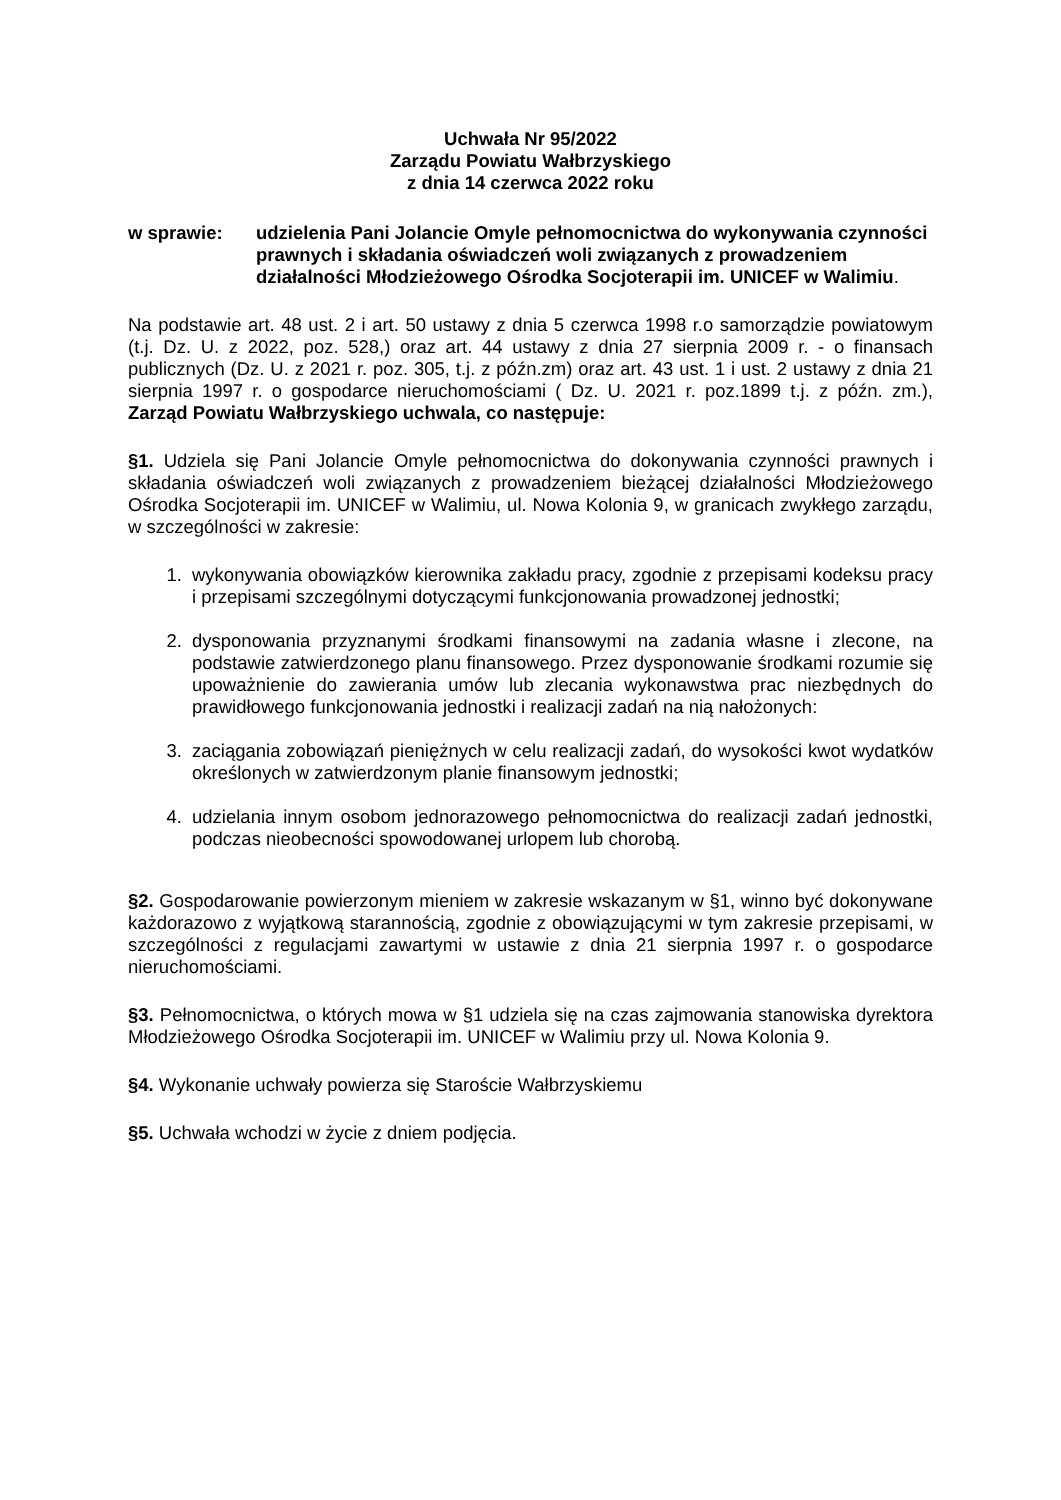Uchwała Nr 95/2022
Zarządu Powiatu Wałbrzyskiego
z dnia 14 czerwca 2022 roku
w sprawie: udzielenia Pani Jolancie Omyle pełnomocnictwa do wykonywania czynności prawnych i składania oświadczeń woli związanych z prowadzeniem działalności Młodzieżowego Ośrodka Socjoterapii im. UNICEF w Walimiu.
Na podstawie art. 48 ust. 2 i art. 50 ustawy z dnia 5 czerwca 1998 r.o samorządzie powiatowym (t.j. Dz. U. z 2022, poz. 528,) oraz art. 44 ustawy z dnia 27 sierpnia 2009 r. - o finansach publicznych (Dz. U. z 2021 r. poz. 305, t.j. z późn.zm) oraz art. 43 ust. 1 i ust. 2 ustawy z dnia 21 sierpnia 1997 r. o gospodarce nieruchomościami ( Dz. U. 2021 r. poz.1899 t.j. z późn. zm.), Zarząd Powiatu Wałbrzyskiego uchwala, co następuje:
§1. Udziela się Pani Jolancie Omyle pełnomocnictwa do dokonywania czynności prawnych i składania oświadczeń woli związanych z prowadzeniem bieżącej działalności Młodzieżowego Ośrodka Socjoterapii im. UNICEF w Walimiu, ul. Nowa Kolonia 9, w granicach zwykłego zarządu, w szczególności w zakresie:
1. wykonywania obowiązków kierownika zakładu pracy, zgodnie z przepisami kodeksu pracy i przepisami szczególnymi dotyczącymi funkcjonowania prowadzonej jednostki;
2. dysponowania przyznanymi środkami finansowymi na zadania własne i zlecone, na podstawie zatwierdzonego planu finansowego. Przez dysponowanie środkami rozumie się upoważnienie do zawierania umów lub zlecania wykonawstwa prac niezbędnych do prawidłowego funkcjonowania jednostki i realizacji zadań na nią nałożonych:
3. zaciągania zobowiązań pieniężnych w celu realizacji zadań, do wysokości kwot wydatków określonych w zatwierdzonym planie finansowym jednostki;
4. udzielania innym osobom jednorazowego pełnomocnictwa do realizacji zadań jednostki, podczas nieobecności spowodowanej urlopem lub chorobą.
§2. Gospodarowanie powierzonym mieniem w zakresie wskazanym w §1, winno być dokonywane każdorazowo z wyjątkową starannością, zgodnie z obowiązującymi w tym zakresie przepisami, w szczególności z regulacjami zawartymi w ustawie z dnia 21 sierpnia 1997 r. o gospodarce nieruchomościami.
§3. Pełnomocnictwa, o których mowa w §1 udziela się na czas zajmowania stanowiska dyrektora Młodzieżowego Ośrodka Socjoterapii im. UNICEF w Walimiu przy ul. Nowa Kolonia 9.
§4. Wykonanie uchwały powierza się Staroście Wałbrzyskiemu
§5. Uchwała wchodzi w życie z dniem podjęcia.